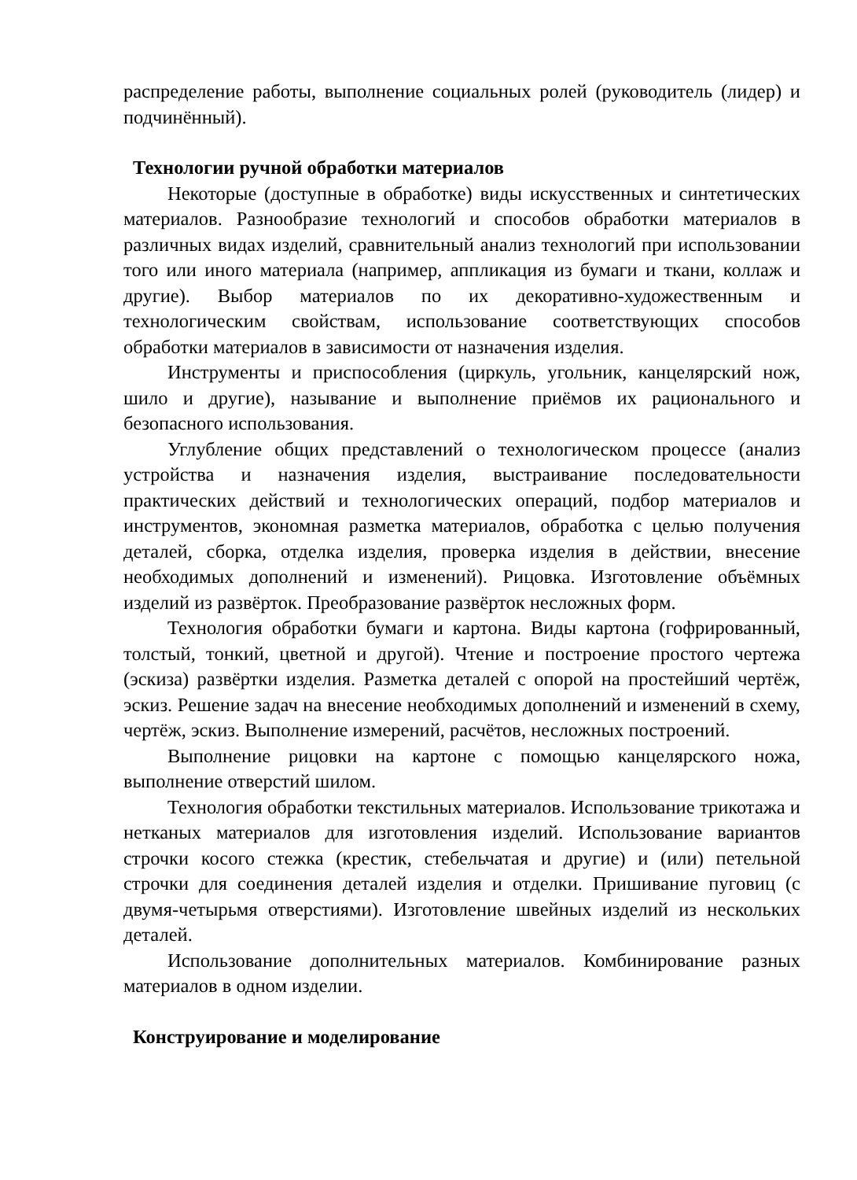распределение работы, выполнение социальных ролей (руководитель (лидер) и подчинённый).
Технологии ручной обработки материалов
Некоторые (доступные в обработке) виды искусственных и синтетических материалов. Разнообразие технологий и способов обработки материалов в различных видах изделий, сравнительный анализ технологий при использовании того или иного материала (например, аппликация из бумаги и ткани, коллаж и другие). Выбор материалов по их декоративно-художественным и технологическим свойствам, использование соответствующих способов обработки материалов в зависимости от назначения изделия.
Инструменты и приспособления (циркуль, угольник, канцелярский нож, шило и другие), называние и выполнение приёмов их рационального и безопасного использования.
Углубление общих представлений о технологическом процессе (анализ устройства и назначения изделия, выстраивание последовательности практических действий и технологических операций, подбор материалов и инструментов, экономная разметка материалов, обработка с целью получения деталей, сборка, отделка изделия, проверка изделия в действии, внесение необходимых дополнений и изменений). Рицовка. Изготовление объёмных изделий из развёрток. Преобразование развёрток несложных форм.
Технология обработки бумаги и картона. Виды картона (гофрированный, толстый, тонкий, цветной и другой). Чтение и построение простого чертежа (эскиза) развёртки изделия. Разметка деталей с опорой на простейший чертёж, эскиз. Решение задач на внесение необходимых дополнений и изменений в схему, чертёж, эскиз. Выполнение измерений, расчётов, несложных построений.
Выполнение рицовки на картоне с помощью канцелярского ножа, выполнение отверстий шилом.
Технология обработки текстильных материалов. Использование трикотажа и нетканых материалов для изготовления изделий. Использование вариантов строчки косого стежка (крестик, стебельчатая и другие) и (или) петельной строчки для соединения деталей изделия и отделки. Пришивание пуговиц (с двумя-четырьмя отверстиями). Изготовление швейных изделий из нескольких деталей.
Использование дополнительных материалов. Комбинирование разных материалов в одном изделии.
Конструирование и моделирование